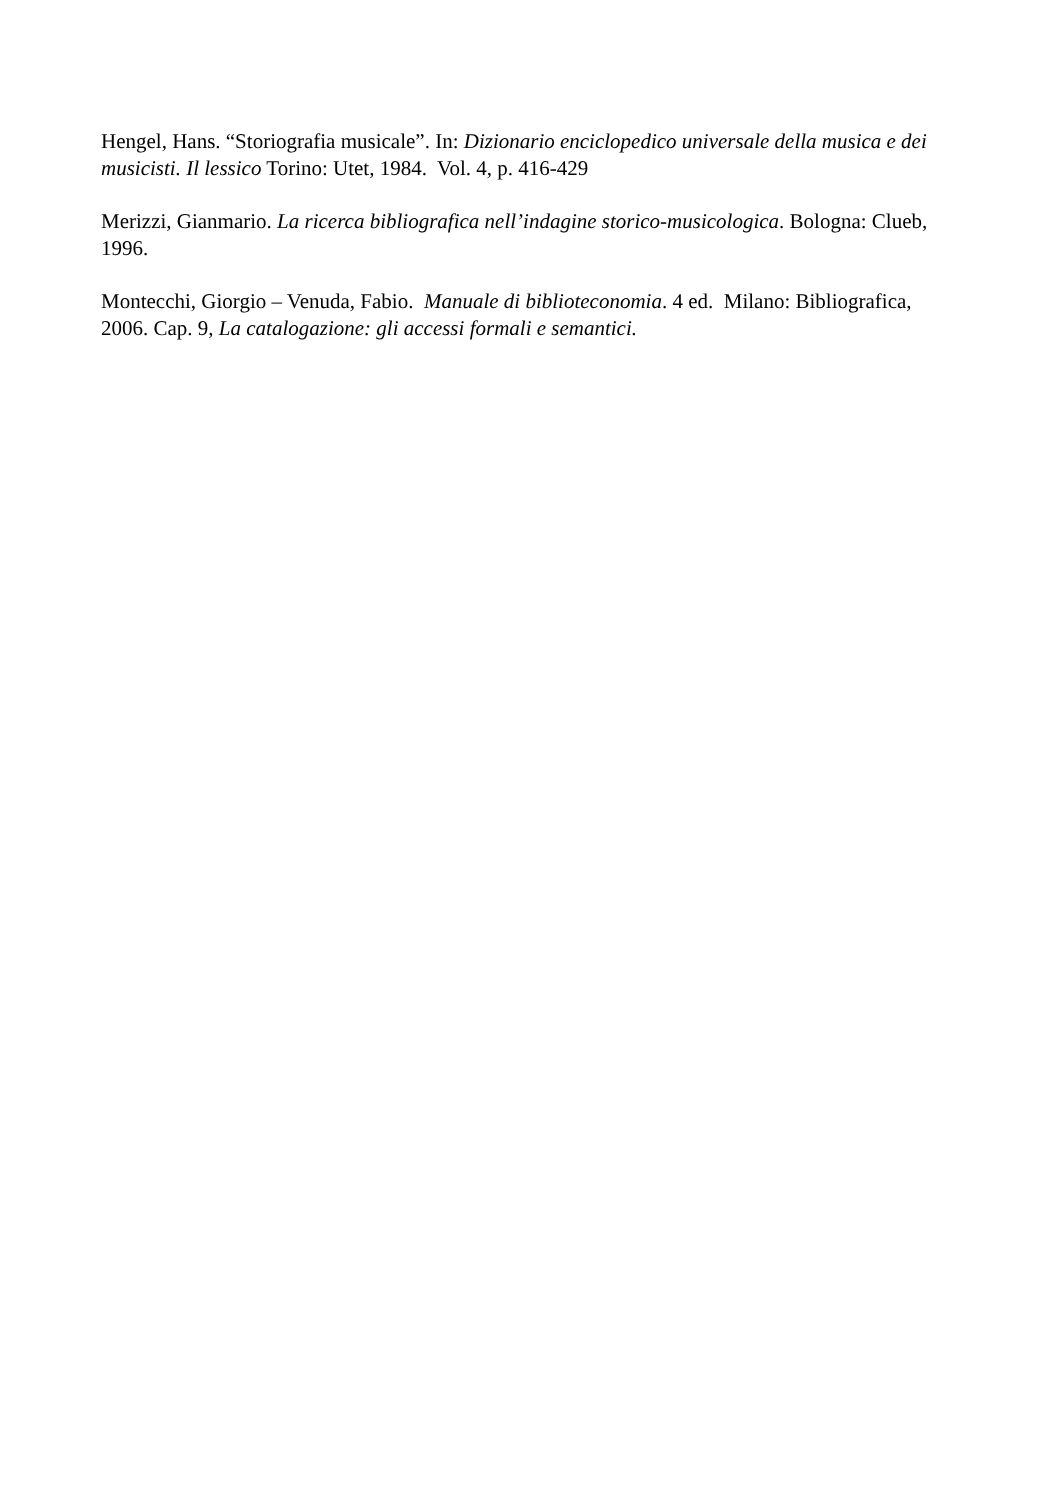Hengel, Hans. “Storiografia musicale”. In: Dizionario enciclopedico universale della musica e dei musicisti. Il lessico Torino: Utet, 1984. Vol. 4, p. 416-429
Merizzi, Gianmario. La ricerca bibliografica nell’indagine storico-musicologica. Bologna: Clueb, 1996.
Montecchi, Giorgio – Venuda, Fabio. Manuale di biblioteconomia. 4 ed. Milano: Bibliografica, 2006. Cap. 9, La catalogazione: gli accessi formali e semantici.